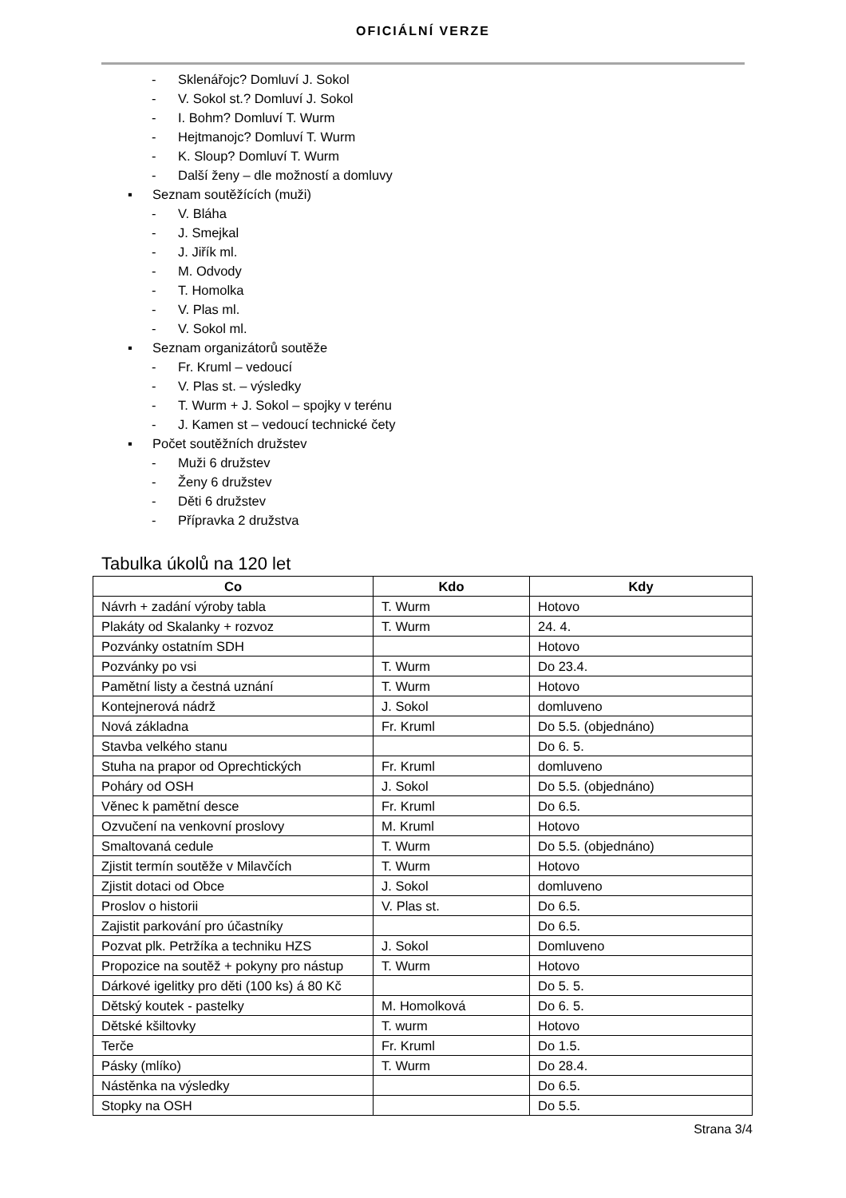OFICIÁLNÍ VERZE
- Sklenářojc? Domluví J. Sokol
- V. Sokol st.? Domluví J. Sokol
- I. Bohm? Domluví T. Wurm
- Hejtmanojc? Domluví T. Wurm
- K. Sloup? Domluví T. Wurm
- Další ženy – dle možností a domluvy
▪ Seznam soutěžících (muži)
- V. Bláha
- J. Smejkal
- J. Jiřík ml.
- M. Odvody
- T. Homolka
- V. Plas ml.
- V. Sokol ml.
▪ Seznam organizátorů soutěže
- Fr. Kruml – vedoucí
- V. Plas st. – výsledky
- T. Wurm + J. Sokol – spojky v terénu
- J. Kamen st – vedoucí technické čety
▪ Počet soutěžních družstev
- Muži 6 družstev
- Ženy 6 družstev
- Děti 6 družstev
- Přípravka 2 družstva
Tabulka úkolů na 120 let
| Co | Kdo | Kdy |
| --- | --- | --- |
| Návrh + zadání výroby tabla | T. Wurm | Hotovo |
| Plakáty od Skalanky + rozvoz | T. Wurm | 24. 4. |
| Pozvánky ostatním SDH | | Hotovo |
| Pozvánky po vsi | T. Wurm | Do 23.4. |
| Pamětní listy a čestná uznání | T. Wurm | Hotovo |
| Kontejnerová nádrž | J. Sokol | domluveno |
| Nová základna | Fr. Kruml | Do 5.5. (objednáno) |
| Stavba velkého stanu | | Do 6. 5. |
| Stuha na prapor od Oprechtických | Fr. Kruml | domluveno |
| Poháry od OSH | J. Sokol | Do 5.5. (objednáno) |
| Věnec k pamětní desce | Fr. Kruml | Do 6.5. |
| Ozvučení na venkovní proslovy | M. Kruml | Hotovo |
| Smaltovaná cedule | T. Wurm | Do 5.5. (objednáno) |
| Zjistit termín soutěže v Milavčích | T. Wurm | Hotovo |
| Zjistit dotaci od Obce | J. Sokol | domluveno |
| Proslov o historii | V. Plas st. | Do 6.5. |
| Zajistit parkování pro účastníky | | Do 6.5. |
| Pozvat plk. Petržíka a techniku HZS | J. Sokol | Domluveno |
| Propozice na soutěž + pokyny pro nástup | T. Wurm | Hotovo |
| Dárkové igelitky pro děti (100 ks) á 80 Kč | | Do 5. 5. |
| Dětský koutek - pastelky | M. Homolková | Do 6. 5. |
| Dětské kšiltovky | T. wurm | Hotovo |
| Terče | Fr. Kruml | Do 1.5. |
| Pásky (mlíko) | T. Wurm | Do 28.4. |
| Nástěnka na výsledky | | Do 6.5. |
| Stopky na OSH | | Do 5.5. |
Strana 3/4